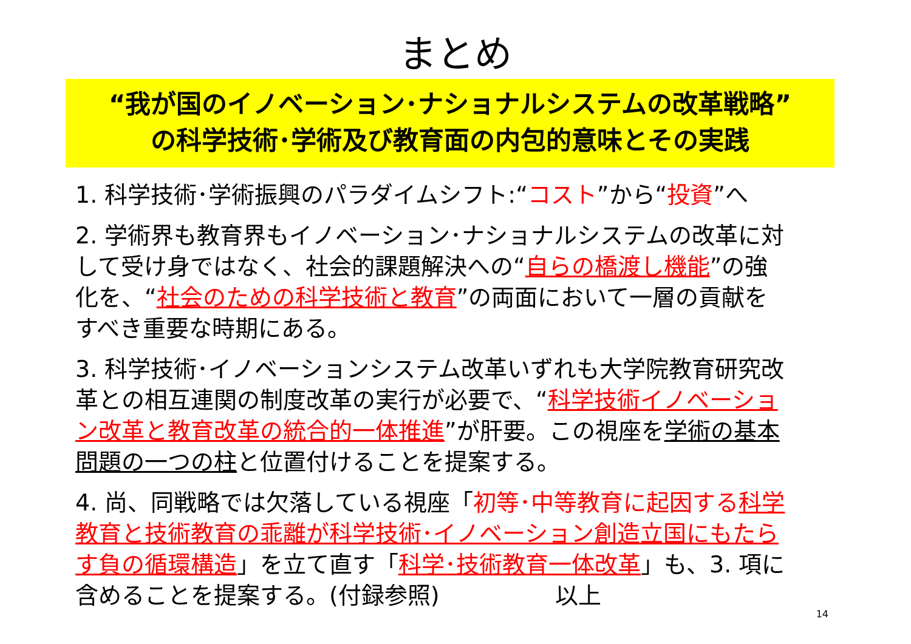まとめ
“我が国のイノベーション･ナショナルシステムの改革戦略”
の科学技術･学術及び教育面の内包的意味とその実践
1. 科学技術･学術振興のパラダイムシフト:“コスト”から“投資”へ
2. 学術界も教育界もイノベーション･ナショナルシステムの改革に対して受け身ではなく、社会的課題解決への“自らの橋渡し機能”の強化を、“社会のための科学技術と教育”の両面において一層の貢献をすべき重要な時期にある。
3. 科学技術･イノベーションシステム改革いずれも大学院教育研究改革との相互連関の制度改革の実行が必要で、“科学技術イノベーション改革と教育改革の統合的一体推進”が肝要。この視座を学術の基本問題の一つの柱と位置付けることを提案する。
4. 尚、同戦略では欠落している視座「初等･中等教育に起因する 科学教育と技術教育の乖離が科学技術･イノベーション創造立国にもたらす負の循環構造」を立て直す「科学･技術教育一体改革」も、3. 項に含めることを提案する。(付録参照)　　　　　以上 14